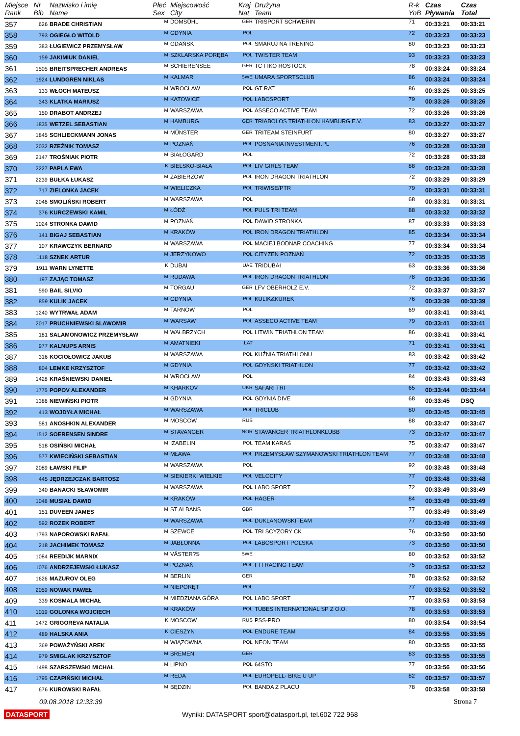| Miejsce Rank | Nr Bib | Nazwisko i imię Name | Płeć Sex | Miejscowość City | Kraj Nat | Drużyna Team | R-k YoB | Czas Pływania | Czas Total |
| --- | --- | --- | --- | --- | --- | --- | --- | --- | --- |
| 357 | 626 | BRADE CHRISTIAN | M | DOMSÜHL | GER | TRISPORT SCHWERIN | 71 | 00:33:21 | 00:33:21 |
| 358 | 793 | OGIEGŁO WITOLD | M | GDYNIA | POL | | 72 | 00:33:23 | 00:33:23 |
| 359 | 383 | ŁUGIEWICZ PRZEMYSŁAW | M | GDAŃSK | POL | SMARUJ NA TRENING | 80 | 00:33:23 | 00:33:23 |
| 360 | 159 | JAKIMIUK DANIEL | M | SZKLARSKA PORĘBA | POL | TWISTER TEAM | 93 | 00:33:23 | 00:33:23 |
| 361 | 1505 | BREITSPRECHER ANDREAS | M | SCHIERENSEE | GER | TC FIKO ROSTOCK | 78 | 00:33:24 | 00:33:24 |
| 362 | 1924 | LUNDGREN NIKLAS | M | KALMAR | SWE | UMARA SPORTSCLUB | 86 | 00:33:24 | 00:33:24 |
| 363 | 133 | WŁOCH MATEUSZ | M | WROCŁAW | POL | GT RAT | 86 | 00:33:25 | 00:33:25 |
| 364 | 343 | KLATKA MARIUSZ | M | KATOWICE | POL | LABOSPORT | 79 | 00:33:26 | 00:33:26 |
| 365 | 150 | DRABOT ANDRZEJ | M | WARSZAWA | POL | ASSECO ACTIVE TEAM | 72 | 00:33:26 | 00:33:26 |
| 366 | 1835 | WETZEL SEBASTIAN | M | HAMBURG | GER | TRIABOLOS TRIATHLON HAMBURG E.V. | 83 | 00:33:27 | 00:33:27 |
| 367 | 1845 | SCHLIECKMANN JONAS | M | MÜNSTER | GER | TRITEAM STEINFURT | 80 | 00:33:27 | 00:33:27 |
| 368 | 2032 | RZEŹNIK TOMASZ | M | POZNAŃ | POL | POSNANIA INVESTMENT.PL | 76 | 00:33:28 | 00:33:28 |
| 369 | 2147 | TROŚNIAK PIOTR | M | BIAŁOGARD | POL | | 72 | 00:33:28 | 00:33:28 |
| 370 | 2227 | PAPLA EWA | K | BIELSKO-BIAŁA | POL | LIV GIRLS TEAM | 88 | 00:33:28 | 00:33:28 |
| 371 | 2239 | BUŁKA ŁUKASZ | M | ZABIERZÓW | POL | IRON DRAGON TRIATHLON | 72 | 00:33:29 | 00:33:29 |
| 372 | 717 | ZIELONKA JACEK | M | WIELICZKA | POL | TRIWISE/PTR | 79 | 00:33:31 | 00:33:31 |
| 373 | 2046 | SMOLIŃSKI ROBERT | M | WARSZAWA | POL | | 68 | 00:33:31 | 00:33:31 |
| 374 | 376 | KURCZEWSKI KAMIL | M | ŁÓDŹ | POL | PULS TRI TEAM | 88 | 00:33:32 | 00:33:32 |
| 375 | 1024 | STRONKA DAWID | M | POZNAŃ | POL | DAWID STRONKA | 87 | 00:33:33 | 00:33:33 |
| 376 | 141 | BIGAJ SEBASTIAN | M | KRAKÓW | POL | IRON DRAGON TRIATHLON | 85 | 00:33:34 | 00:33:34 |
| 377 | 107 | KRAWCZYK BERNARD | M | WARSZAWA | POL | MACIEJ BODNAR COACHING | 77 | 00:33:34 | 00:33:34 |
| 378 | 1118 | SZNEK ARTUR | M | JERZYKOWO | POL | CITYZEN POZNAŃ | 72 | 00:33:35 | 00:33:35 |
| 379 | 1911 | WARN LYNETTE | K | DUBAI | UAE | TRIDUBAI | 63 | 00:33:36 | 00:33:36 |
| 380 | 197 | ZAJĄC TOMASZ | M | RUDAWA | POL | IRON DRAGON TRIATHLON | 78 | 00:33:36 | 00:33:36 |
| 381 | 590 | BAIL SILVIO | M | TORGAU | GER | LFV OBERHOLZ E.V. | 72 | 00:33:37 | 00:33:37 |
| 382 | 859 | KULIK JACEK | M | GDYNIA | POL | KULIK&KUREK | 76 | 00:33:39 | 00:33:39 |
| 383 | 1240 | WYTRWAŁ ADAM | M | TARNÓW | POL | | 69 | 00:33:41 | 00:33:41 |
| 384 | 2017 | PRUCHNIEWSKI SLAWOMIR | M | WARSAW | POL | ASSECO ACTIVE TEAM | 79 | 00:33:41 | 00:33:41 |
| 385 | 181 | SALAMONOWICZ PRZEMYSŁAW | M | WAŁBRZYCH | POL | LITWIN TRIATHLON TEAM | 86 | 00:33:41 | 00:33:41 |
| 386 | 977 | KALNUPS ARNIS | M | AMATNIEKI | LAT | | 71 | 00:33:41 | 00:33:41 |
| 387 | 316 | KOCIOŁOWICZ JAKUB | M | WARSZAWA | POL | KUŹNIA TRIATHLONU | 83 | 00:33:42 | 00:33:42 |
| 388 | 804 | LEMKE KRZYSZTOF | M | GDYNIA | POL | GDYŃSKI TRIATHLON | 77 | 00:33:42 | 00:33:42 |
| 389 | 1428 | KRAŚNIEWSKI DANIEL | M | WROCŁAW | POL | | 84 | 00:33:43 | 00:33:43 |
| 390 | 1775 | POPOV ALEXANDER | M | KHARKOV | UKR | SAFARI TRI | 65 | 00:33:44 | 00:33:44 |
| 391 | 1386 | NIEWIŃSKI PIOTR | M | GDYNIA | POL | GDYNIA DIVE | 68 | 00:33:45 | DSQ |
| 392 | 413 | WOJDYŁA MICHAŁ | M | WARSZAWA | POL | TRICLUB | 80 | 00:33:45 | 00:33:45 |
| 393 | 581 | ANOSHKIN ALEXANDER | M | MOSCOW | RUS | | 88 | 00:33:47 | 00:33:47 |
| 394 | 1512 | SOERENSEN SINDRE | M | STAVANGER | NOR | STAVANGER TRIATHLONKLUBB | 73 | 00:33:47 | 00:33:47 |
| 395 | 518 | OSIŃSKI MICHAŁ | M | IZABELIN | POL | TEAM KARAŚ | 75 | 00:33:47 | 00:33:47 |
| 396 | 577 | KWIECIŃSKI SEBASTIAN | M | MŁAWA | POL | PRZEMYSŁAW SZYMANOWSKI TRIATHLON TEAM | 77 | 00:33:48 | 00:33:48 |
| 397 | 2089 | ŁAWSKI FILIP | M | WARSZAWA | POL | | 92 | 00:33:48 | 00:33:48 |
| 398 | 445 | JĘDRZEJCZAK BARTOSZ | M | SIEKIERKI WIELKIE | POL | VELOCITY | 77 | 00:33:48 | 00:33:48 |
| 399 | 340 | BANACKI SŁAWOMIR | M | WARSZAWA | POL | LABO SPORT | 72 | 00:33:49 | 00:33:49 |
| 400 | 1048 | MUSIAŁ DAWID | M | KRAKÓW | POL | HAGER | 84 | 00:33:49 | 00:33:49 |
| 401 | 151 | DUVEEN JAMES | M | ST ALBANS | GBR | | 77 | 00:33:49 | 00:33:49 |
| 402 | 592 | ROZEK ROBERT | M | WARSZAWA | POL | DUKLANOWSKITEAM | 77 | 00:33:49 | 00:33:49 |
| 403 | 1793 | NAPOROWSKI RAFAŁ | M | SZEWCE | POL | TRI SCYZORY CK | 76 | 00:33:50 | 00:33:50 |
| 404 | 218 | JACHIMEK TOMASZ | M | JABŁONNA | POL | LABOSPORT POLSKA | 73 | 00:33:50 | 00:33:50 |
| 405 | 1084 | REEDIJK MARNIX | M | VÄSTER?S | SWE | | 80 | 00:33:52 | 00:33:52 |
| 406 | 1076 | ANDRZEJEWSKI ŁUKASZ | M | POZNAŃ | POL | FTI RACING TEAM | 75 | 00:33:52 | 00:33:52 |
| 407 | 1626 | MAZUROV OLEG | M | BERLIN | GER | | 78 | 00:33:52 | 00:33:52 |
| 408 | 2059 | NOWAK PAWEŁ | M | NIEPORĘT | POL | | 77 | 00:33:52 | 00:33:52 |
| 409 | 339 | KOSMALA MICHAŁ | M | MIEDZIANA GÓRA | POL | LABO SPORT | 77 | 00:33:53 | 00:33:53 |
| 410 | 1019 | GOLONKA WOJCIECH | M | KRAKÓW | POL | TUBES INTERNATIONAL SP Z O.O. | 78 | 00:33:53 | 00:33:53 |
| 411 | 1472 | GRIGOREVA NATALIA | K | MOSCOW | RUS | PSS-PRO | 80 | 00:33:54 | 00:33:54 |
| 412 | 489 | HALSKA ANIA | K | CIESZYN | POL | ENDURE TEAM | 84 | 00:33:55 | 00:33:55 |
| 413 | 369 | POWAŻYŃSKI AREK | M | WIĄZOWNA | POL | NEON TEAM | 80 | 00:33:55 | 00:33:55 |
| 414 | 979 | SMIGLAK KRZYSZTOF | M | BREMEN | GER | | 83 | 00:33:55 | 00:33:55 |
| 415 | 1498 | SZARSZEWSKI MICHAŁ | M | LIPNO | POL | 64STO | 77 | 00:33:56 | 00:33:56 |
| 416 | 1795 | CZAPIŃSKI MICHAŁ | M | REDA | POL | EUROPELL- BIKE U UP | 82 | 00:33:57 | 00:33:57 |
| 417 | 676 | KUROWSKI RAFAŁ | M | BĘDZIN | POL | BANDA Z PLACU | 78 | 00:33:58 | 00:33:58 |
09.08.2018 12:33:39 Strona 7
DATASPORT Wyniki: DATASPORT sport@datasport.pl, tel.602 722 968